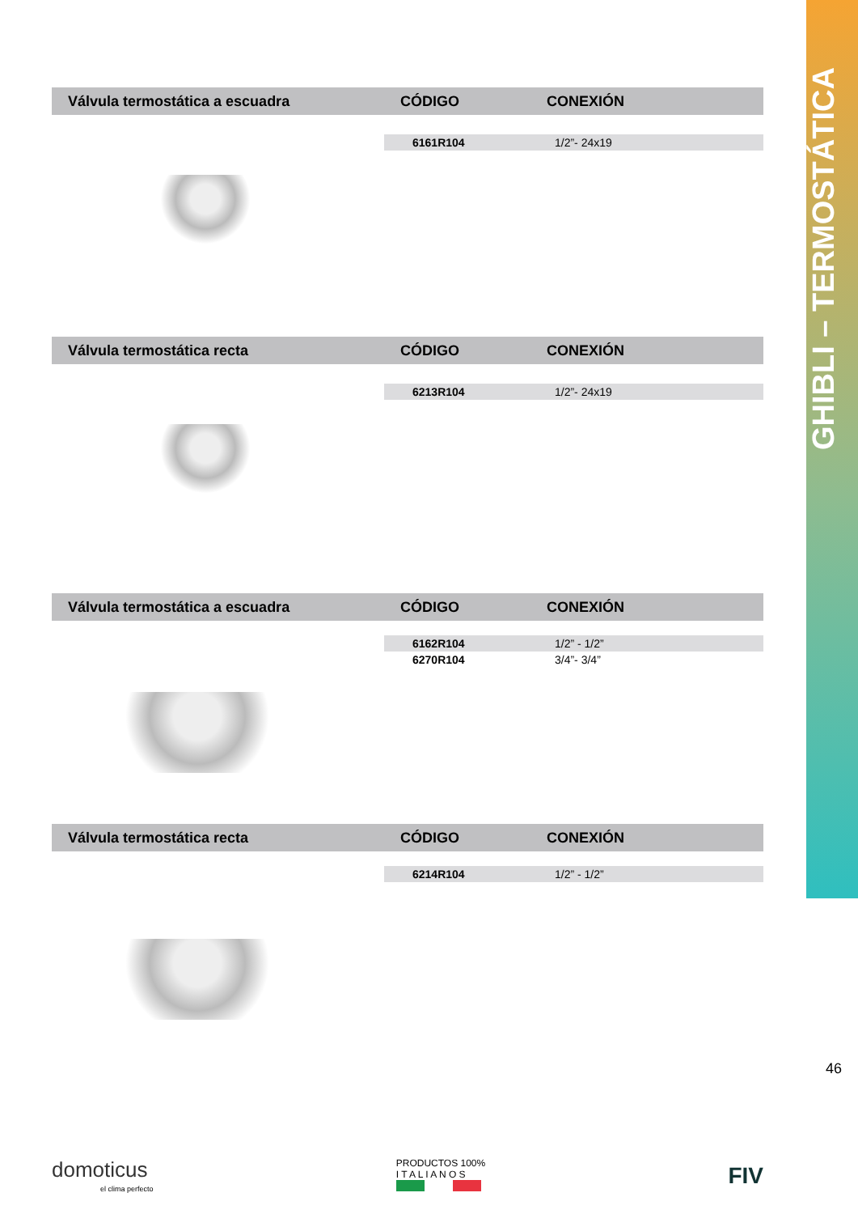GHIBLI – TERMOSTÁTICA
46
| Válvula termostática a escuadra | CÓDIGO | CONEXIÓN |
| --- | --- | --- |
| | 6161R104 | 1/2”- 24x19 |
| Válvula termostática recta | CÓDIGO | CONEXIÓN |
| --- | --- | --- |
| | 6213R104 | 1/2”- 24x19 |
| Válvula termostática a escuadra | CÓDIGO | CONEXIÓN |
| --- | --- | --- |
| | 6162R104 | 1/2” - 1/2” |
| | 6270R104 | 3/4”- 3/4” |
| Válvula termostática recta | CÓDIGO | CONEXIÓN |
| --- | --- | --- |
| | 6214R104 | 1/2” - 1/2” |
domoticus
el clima perfecto
PRODUCTOS 100%
I T A L I A N O S
FIV